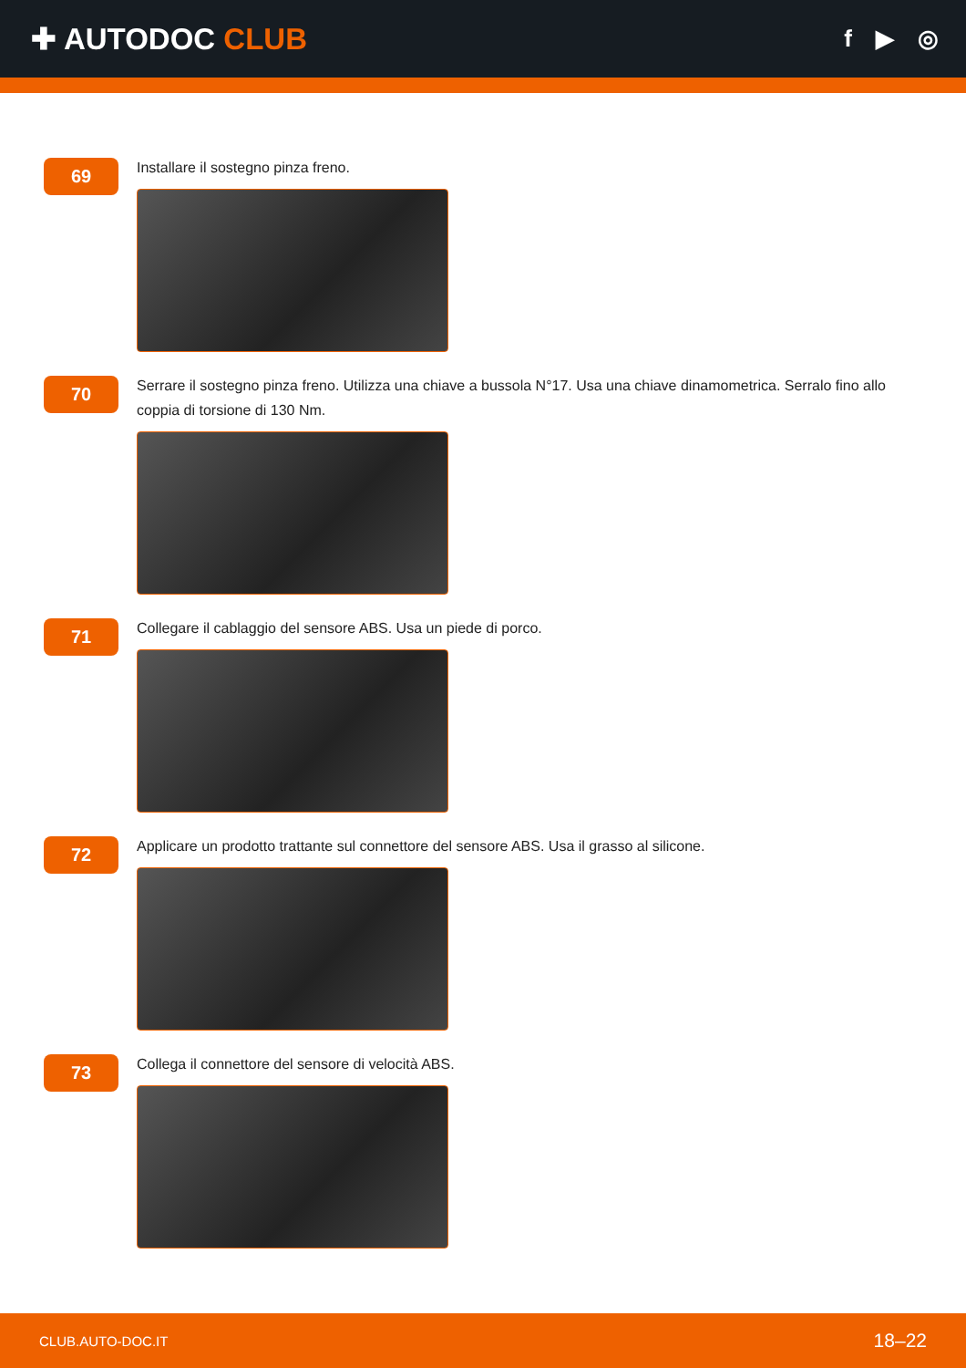✚ AUTODOC CLUB
f ▶ ◎
69
Installare il sostegno pinza freno.
70
Serrare il sostegno pinza freno. Utilizza una chiave a bussola N°17. Usa una chiave dinamometrica. Serralo fino allo coppia di torsione di 130 Nm.
71
Collegare il cablaggio del sensore ABS. Usa un piede di porco.
72
Applicare un prodotto trattante sul connettore del sensore ABS. Usa il grasso al silicone.
73
Collega il connettore del sensore di velocità ABS.
CLUB.AUTO-DOC.IT 18–22